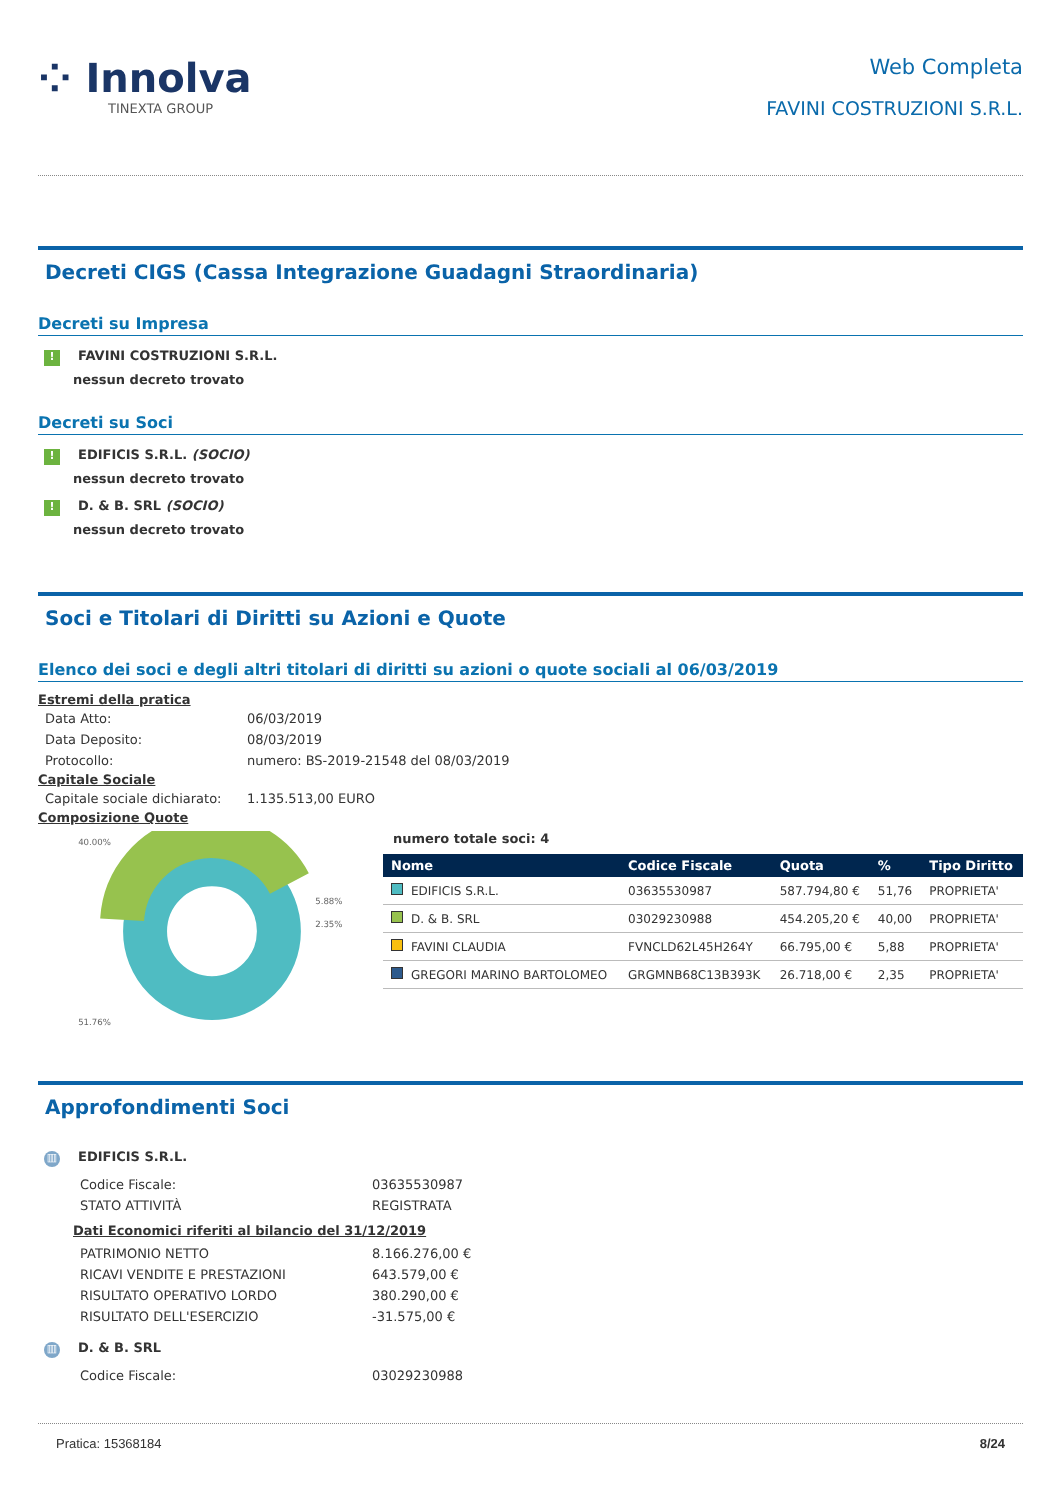⁘ Innolva
TINEXTA GROUP
Web Completa
FAVINI COSTRUZIONI S.R.L.
Decreti CIGS (Cassa Integrazione Guadagni Straordinaria)
Decreti su Impresa
! FAVINI COSTRUZIONI S.R.L.
nessun decreto trovato
Decreti su Soci
! EDIFICIS S.R.L. (SOCIO)
nessun decreto trovato
! D. & B. SRL (SOCIO)
nessun decreto trovato
Soci e Titolari di Diritti su Azioni e Quote
Elenco dei soci e degli altri titolari di diritti su azioni o quote sociali al 06/03/2019
Estremi della pratica
| Data Atto: | 06/03/2019 |
| Data Deposito: | 08/03/2019 |
| Protocollo: | numero: BS-2019-21548 del 08/03/2019 |
Capitale Sociale
| Capitale sociale dichiarato: | 1.135.513,00 EURO |
Composizione Quote
40.00%
5.88%
2.35%
51.76%
numero totale soci: 4
| Nome | Codice Fiscale | Quota | % | Tipo Diritto |
| --- | --- | --- | --- | --- |
| EDIFICIS S.R.L. | 03635530987 | 587.794,80 € | 51,76 | PROPRIETA' |
| D. & B. SRL | 03029230988 | 454.205,20 € | 40,00 | PROPRIETA' |
| FAVINI CLAUDIA | FVNCLD62L45H264Y | 66.795,00 € | 5,88 | PROPRIETA' |
| GREGORI MARINO BARTOLOMEO | GRGMNB68C13B393K | 26.718,00 € | 2,35 | PROPRIETA' |
Approfondimenti Soci
▥ EDIFICIS S.R.L.
| Codice Fiscale: | 03635530987 |
| STATO ATTIVITÀ | REGISTRATA |
Dati Economici riferiti al bilancio del 31/12/2019
| PATRIMONIO NETTO | 8.166.276,00 € |
| RICAVI VENDITE E PRESTAZIONI | 643.579,00 € |
| RISULTATO OPERATIVO LORDO | 380.290,00 € |
| RISULTATO DELL'ESERCIZIO | -31.575,00 € |
▥ D. & B. SRL
| Codice Fiscale: | 03029230988 |
Pratica: 15368184 8/24